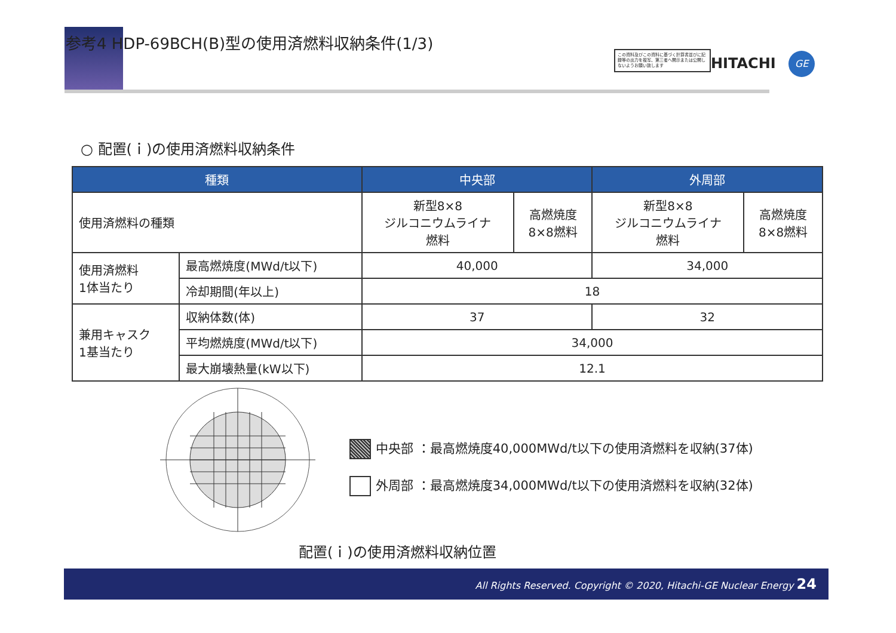参考4 HDP-69BCH(B)型の使用済燃料収納条件(1/3)
この資料及びこの資料に基づく計算書並びに記録等の出力を複写、第三者へ開示または公開しないようお願い致します
HITACHI GE
○ 配置(ｉ)の使用済燃料収納条件
| 種類 | | 中央部 | | 外周部 | |
| --- | --- | --- | --- | --- | --- |
| 使用済燃料の種類 | | 新型8×8 ジルコニウムライナ 燃料 | 高燃焼度 8×8燃料 | 新型8×8 ジルコニウムライナ 燃料 | 高燃焼度 8×8燃料 |
| 使用済燃料 1体当たり | 最高燃焼度(MWd/t以下) | 40,000 | | 34,000 | |
| | 冷却期間(年以上) | 18 | | | |
| 兼用キャスク 1基当たり | 収納体数(体) | 37 | | 32 | |
| | 平均燃焼度(MWd/t以下) | 34,000 | | | |
| | 最大崩壊熱量(kW以下) | 12.1 | | | |
中央部 ：最高燃焼度40,000MWd/t以下の使用済燃料を収納(37体)
外周部 ：最高燃焼度34,000MWd/t以下の使用済燃料を収納(32体)
配置(ｉ)の使用済燃料収納位置
All Rights Reserved. Copyright © 2020, Hitachi-GE Nuclear Energy 24